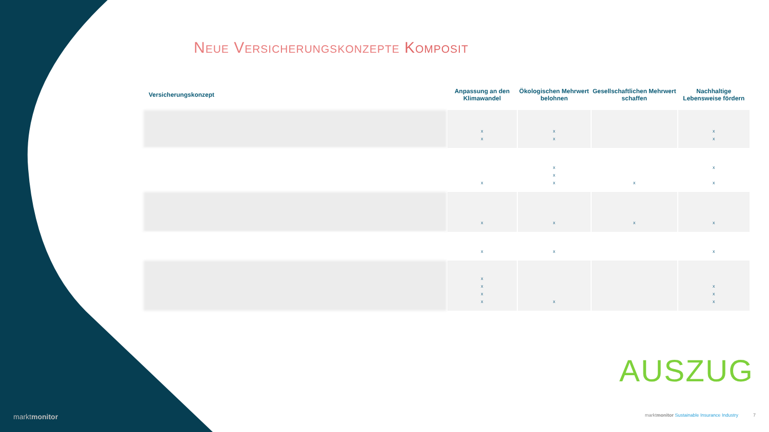Neue Versicherungskonzepte Komposit
| Versicherungskonzept | Anpassung an den Klimawandel | Ökologischen Mehrwert belohnen | Gesellschaftlichen Mehrwert schaffen | Nachhaltige Lebensweise fördern |
| --- | --- | --- | --- | --- |
| | x x | x x | | x x |
| | x | x x x | x | x x |
| | x | x | x | x |
| | x | x | | x |
| | x x x x | x | | x x x |
AUSZUG
marktmonitor
marktmonitor Sustainable Insurance Industry
7